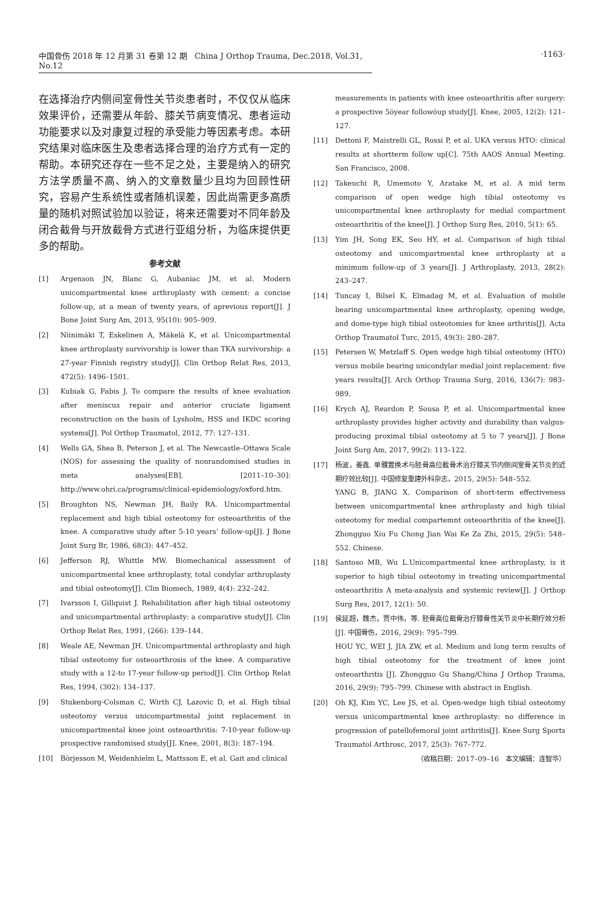中国骨伤 2018 年 12 月第 31 卷第 12 期 China J Orthop Trauma, Dec.2018, Vol.31, No.12
·1163·
在选择治疗内侧间室骨性关节炎患者时，不仅仅从临床效果评价，还需要从年龄、膝关节病变情况、患者运动功能要求以及对康复过程的承受能力等因素考虑。本研究结果对临床医生及患者选择合理的治疗方式有一定的帮助。本研究还存在一些不足之处，主要是纳入的研究方法学质量不高、纳入的文章数量少且均为回顾性研究，容易产生系统性或者随机误差，因此尚需更多高质量的随机对照试验加以验证，将来还需要对不同年龄及闭合截骨与开放截骨方式进行亚组分析，为临床提供更多的帮助。
参考文献
[1] Argenson JN, Blanc G, Aubaniac JM, et al. Modern unicompartmental knee arthroplasty with cement: a concise follow-up, at a mean of twenty years, of aprevious report[J]. J Bone Joint Surg Am, 2013, 95(10): 905–909.
[2] Niinimäki T, Eskelinen A, Mäkelä K, et al. Unicompartmental knee arthroplasty survivorship is lower than TKA survivorship: a 27-year Finnish registry study[J]. Clin Orthop Relat Res, 2013, 472(5): 1496–1501.
[3] Kubiak G, Fabis J. To compare the results of knee evaluation after meniscus repair and anterior cruciate ligament reconstruction on the basis of Lysholm, HSS and IKDC scoring systems[J]. Pol Orthop Traumatol, 2012, 77: 127–131.
[4] Wells GA, Shea B, Peterson J, et al. The Newcastle–Ottawa Scale (NOS) for assessing the quality of nonrandomised studies in meta analyses[EB]. [2011–10–30]: http://www.ohri.ca/programs/clinical-epidemiology/oxford.htm.
[5] Broughton NS, Newman JH, Baily RA. Unicompartmental replacement and high tibial osteotomy for osteoarthritis of the knee. A comparative study after 5-10 years’ follow-up[J]. J Bone Joint Surg Br, 1986, 68(3): 447–452.
[6] Jefferson RJ, Whittle MW. Biomechanical assessment of unicompartmental knee arthroplasty, total condylar arthroplasty and tibial osteotomy[J]. Clin Biomech, 1989, 4(4): 232–242.
[7] Ivarsson I, Gillquist J. Rehabilitation after high tibial osteotomy and unicompartmental arthroplasty: a comparative study[J]. Clin Orthop Relat Res, 1991, (266): 139–144.
[8] Weale AE, Newman JH. Unicompartmental arthroplasty and high tibial osteotomy for osteoarthrosis of the knee. A comparative study with a 12-to 17-year follow-up period[J]. Clin Orthop Relat Res, 1994, (302): 134–137.
[9] Stukenborg-Colsman C, Wirth CJ, Lazovic D, et al. High tibial osteotomy versus unicompartmental joint replacement in unicompartmental knee joint osteoarthritis: 7-10-year follow-up prospective randomised study[J]. Knee, 2001, 8(3): 187–194.
[10] Börjesson M, Weidenhielm L, Mattsson E, et al. Gait and clinical
measurements in patients with knee osteoarthritis after surgery: a prospective 5öyear followöup study[J]. Knee, 2005, 12(2): 121–127.
[11] Dettoni F, Maistrelli GL, Rossi P, et al. UKA versus HTO: clinical results at shortterm follow up[C]. 75th AAOS Annual Meeting. San Francisco, 2008.
[12] Takeuchi R, Umemoto Y, Aratake M, et al. A mid term comparison of open wedge high tibial osteotomy vs unicompartmental knee arthroplasty for medial compartment osteoarthritis of the knee[J]. J Orthop Surg Res, 2010, 5(1): 65.
[13] Yim JH, Song EK, Seo HY, et al. Comparison of high tibial osteotomy and unicompartmental knee arthroplasty at a minimum follow-up of 3 years[J]. J Arthroplasty, 2013, 28(2): 243–247.
[14] Tuncay I, Bilsel K, Elmadag M, et al. Evaluation of mobile bearing unicompartmental knee arthroplasty, opening wedge, and dome-type high tibial osteotomies for knee arthritis[J]. Acta Orthop Traumatol Turc, 2015, 49(3): 280–287.
[15] Petersen W, Metzlaff S. Open wedge high tibial osteotomy (HTO) versus mobile bearing unicondylar medial joint replacement: five years results[J]. Arch Orthop Trauma Surg, 2016, 136(7): 983–989.
[16] Krych AJ, Reardon P, Sousa P, et al. Unicompartmental knee arthroplasty provides higher activity and durability than valgus-producing proximal tibial osteotomy at 5 to 7 years[J]. J Bone Joint Surg Am, 2017, 99(2): 113–122.
[17] 杨波，姜鑫. 单髁置换术与胫骨高位截骨术治疗膝关节内侧间室骨关节炎的近期疗效比较[J]. 中国修复重建外科杂志，2015, 29(5): 548–552.
YANG B, JIANG X. Comparison of short-term effectiveness between unicompartmental knee arthroplasty and high tibial osteotomy for medial compartemnt osteoarthritis of the knee[J]. Zhongguo Xiu Fu Chong Jian Wai Ke Za Zhi, 2015, 29(5): 548–552. Chinese.
[18] Santoso MB, Wu L.Unicompartmental knee arthroplasty, is it superior to high tibial osteotomy in treating unicompartmental osteoarthritis A meta-analysis and systemic review[J]. J Orthop Surg Res, 2017, 12(1): 50.
[19] 侯延超，魏杰，贾中伟，等. 胫骨高位截骨治疗膝骨性关节炎中长期疗效分析 [J]. 中国骨伤，2016, 29(9): 795–799.
HOU YC, WEI J, JIA ZW, et al. Medium and long term results of high tibial osteotomy for the treatment of knee joint osteoarthritis [J]. Zhongguo Gu Shang/China J Orthop Trauma, 2016, 29(9): 795–799. Chinese with abstract in English.
[20] Oh KJ, Kim YC, Lee JS, et al. Open-wedge high tibial osteotomy versus unicompartmental knee arthroplasty: no difference in progression of patellofemoral joint arthritis[J]. Knee Surg Sports Traumatol Arthrosc, 2017, 25(3): 767–772.
（收稿日期：2017–09–16 本文编辑：连智华）